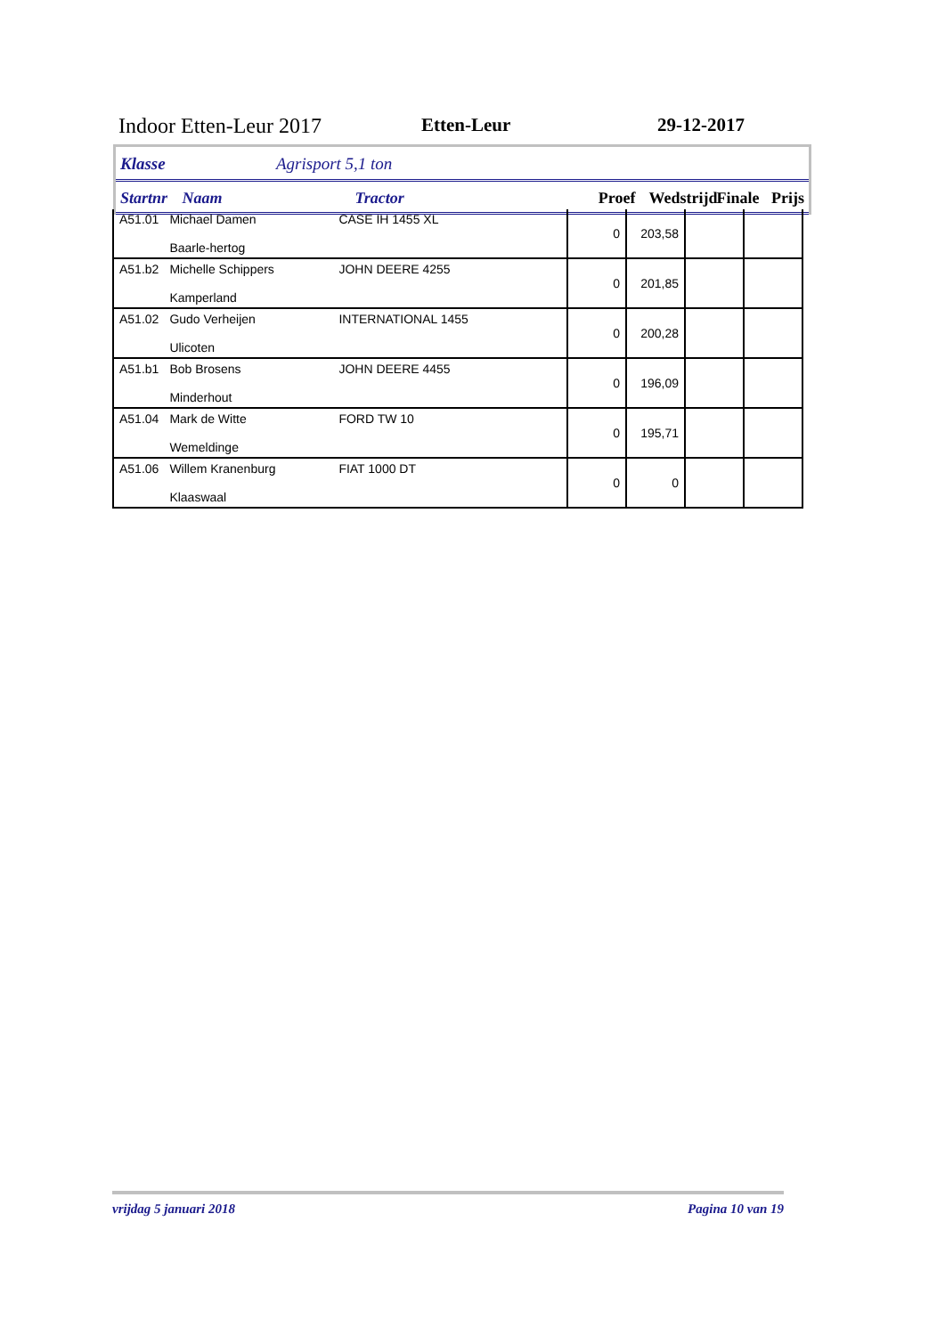Indoor Etten-Leur 2017 Etten-Leur 29-12-2017
Klasse Agrisport 5,1 ton
Startnr Naam Tractor Proef Wedstrijd Finale Prijs
| A51.01 | Michael Damen Baarle-hertog | CASE IH 1455 XL | 0 | 203,58 | | |
| A51.b2 | Michelle Schippers Kamperland | JOHN DEERE 4255 | 0 | 201,85 | | |
| A51.02 | Gudo Verheijen Ulicoten | INTERNATIONAL 1455 | 0 | 200,28 | | |
| A51.b1 | Bob Brosens Minderhout | JOHN DEERE 4455 | 0 | 196,09 | | |
| A51.04 | Mark de Witte Wemeldinge | FORD TW 10 | 0 | 195,71 | | |
| A51.06 | Willem Kranenburg Klaaswaal | FIAT 1000 DT | 0 | 0 | | |
vrijdag 5 januari 2018 Pagina 10 van 19